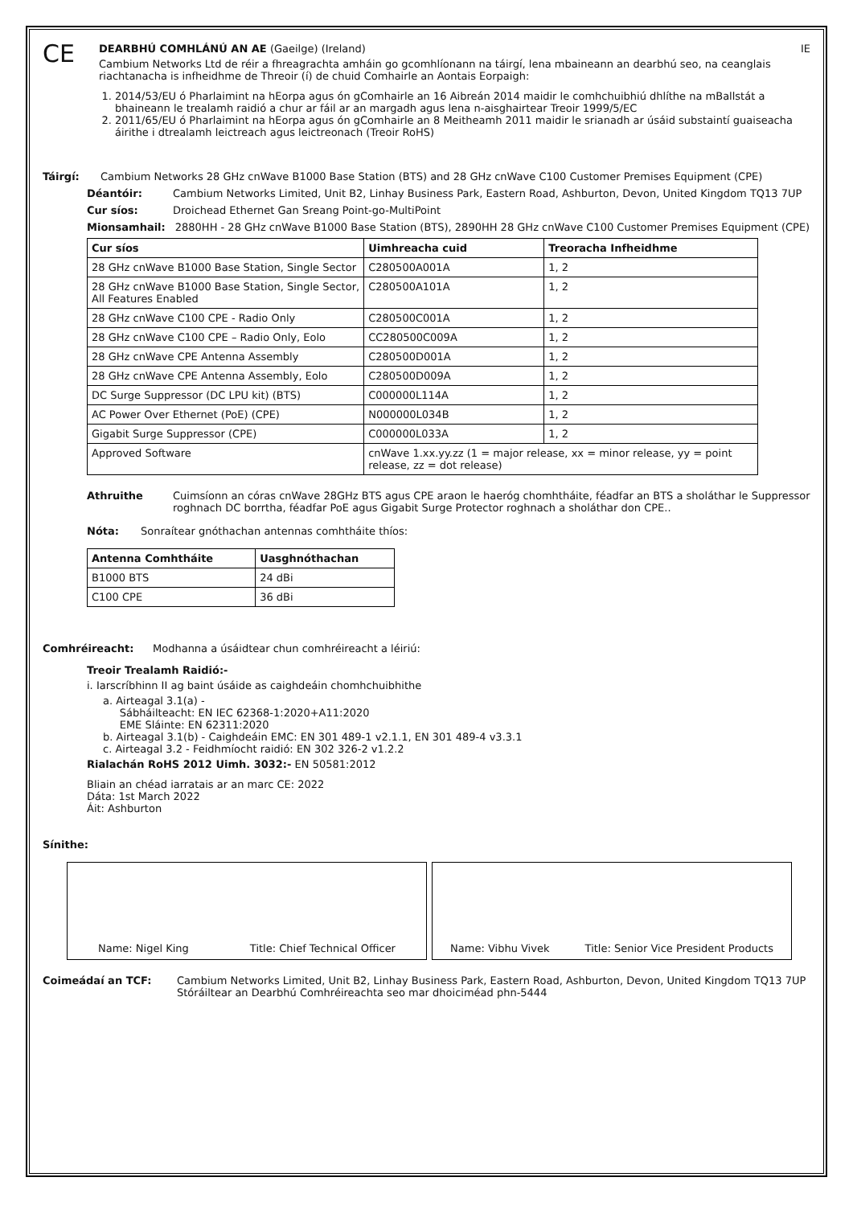CE
DEARBHÚ COMHLÁNÚ AN AE (Gaeilge) (Ireland) IE
Cambium Networks Ltd de réir a fhreagrachta amháin go gcomhlíonann na táirgí, lena mbaineann an dearbhú seo, na ceanglais riachtanacha is infheidhme de Threoir (í) de chuid Comhairle an Aontais Eorpaigh:
1. 2014/53/EU ó Pharlaimint na hEorpa agus ón gComhairle an 16 Aibreán 2014 maidir le comhchuibhiú dhlíthe na mBallstát a bhaineann le trealamh raidió a chur ar fáil ar an margadh agus lena n-aisghairtear Treoir 1999/5/EC
2. 2011/65/EU ó Pharlaimint na hEorpa agus ón gComhairle an 8 Meitheamh 2011 maidir le srianadh ar úsáid substaintí guaiseacha áirithe i dtrealamh leictreach agus leictreonach (Treoir RoHS)
Táirgí: Cambium Networks 28 GHz cnWave B1000 Base Station (BTS) and 28 GHz cnWave C100 Customer Premises Equipment (CPE)
Déantóir: Cambium Networks Limited, Unit B2, Linhay Business Park, Eastern Road, Ashburton, Devon, United Kingdom TQ13 7UP
Cur síos: Droichead Ethernet Gan Sreang Point-go-MultiPoint
Mionsamhail: 2880HH - 28 GHz cnWave B1000 Base Station (BTS), 2890HH 28 GHz cnWave C100 Customer Premises Equipment (CPE)
| Cur síos | Uimhreacha cuid | Treoracha Infheidhme |
| --- | --- | --- |
| 28 GHz cnWave B1000 Base Station, Single Sector | C280500A001A | 1, 2 |
| 28 GHz cnWave B1000 Base Station, Single Sector, All Features Enabled | C280500A101A | 1, 2 |
| 28 GHz cnWave C100 CPE - Radio Only | C280500C001A | 1, 2 |
| 28 GHz cnWave C100 CPE – Radio Only, Eolo | CC280500C009A | 1, 2 |
| 28 GHz cnWave CPE Antenna Assembly | C280500D001A | 1, 2 |
| 28 GHz cnWave CPE Antenna Assembly, Eolo | C280500D009A | 1, 2 |
| DC Surge Suppressor (DC LPU kit) (BTS) | C000000L114A | 1, 2 |
| AC Power Over Ethernet (PoE) (CPE) | N000000L034B | 1, 2 |
| Gigabit Surge Suppressor (CPE) | C000000L033A | 1, 2 |
| Approved Software | cnWave 1.xx.yy.zz (1 = major release, xx = minor release, yy = point release, zz = dot release) | |
Athruithe Cuimsíonn an córas cnWave 28GHz BTS agus CPE araon le haeróg chomhtháite, féadfar an BTS a sholáthar le Suppressor roghnach DC borrtha, féadfar PoE agus Gigabit Surge Protector roghnach a sholáthar don CPE..
Nóta: Sonraítear gnóthachan antennas comhtháite thíos:
| Antenna Comhtháite | Uasghnóthachan |
| --- | --- |
| B1000 BTS | 24 dBi |
| C100 CPE | 36 dBi |
Comhréireacht: Modhanna a úsáidtear chun comhréireacht a léiriú:
Treoir Trealamh Raidió:-
i. Iarscríbhinn II ag baint úsáide as caighdeáin chomhchuibhithe
a. Airteagal 3.1(a) -
Sábháilteacht: EN IEC 62368-1:2020+A11:2020
EME Sláinte: EN 62311:2020
b. Airteagal 3.1(b) - Caighdeáin EMC: EN 301 489-1 v2.1.1, EN 301 489-4 v3.3.1
c. Airteagal 3.2 - Feidhmíocht raidió: EN 302 326-2 v1.2.2
Rialachán RoHS 2012 Uimh. 3032:- EN 50581:2012
Bliain an chéad iarratais ar an marc CE: 2022
Dáta: 1st March 2022
Áit: Ashburton
Sínithe:
Name: Nigel King Title: Chief Technical Officer Name: Vibhu Vivek Title: Senior Vice President Products
Coimeádaí an TCF: Cambium Networks Limited, Unit B2, Linhay Business Park, Eastern Road, Ashburton, Devon, United Kingdom TQ13 7UP
Stóráiltear an Dearbhú Comhréireachta seo mar dhoiciméad phn-5444